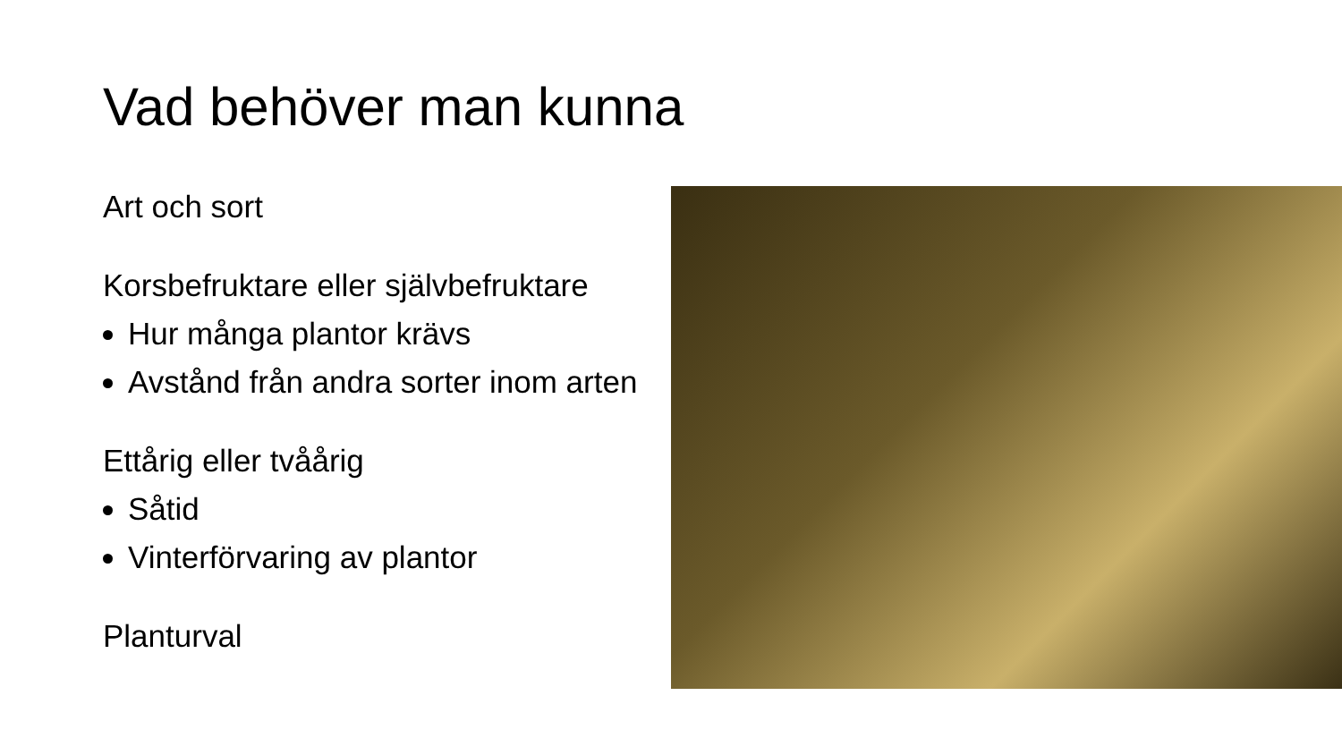Vad behöver man kunna
Art och sort
Korsbefruktare eller självbefruktare
Hur många plantor krävs
Avstånd från andra sorter inom arten
Ettårig eller tvåårig
Såtid
Vinterförvaring av plantor
Planturval